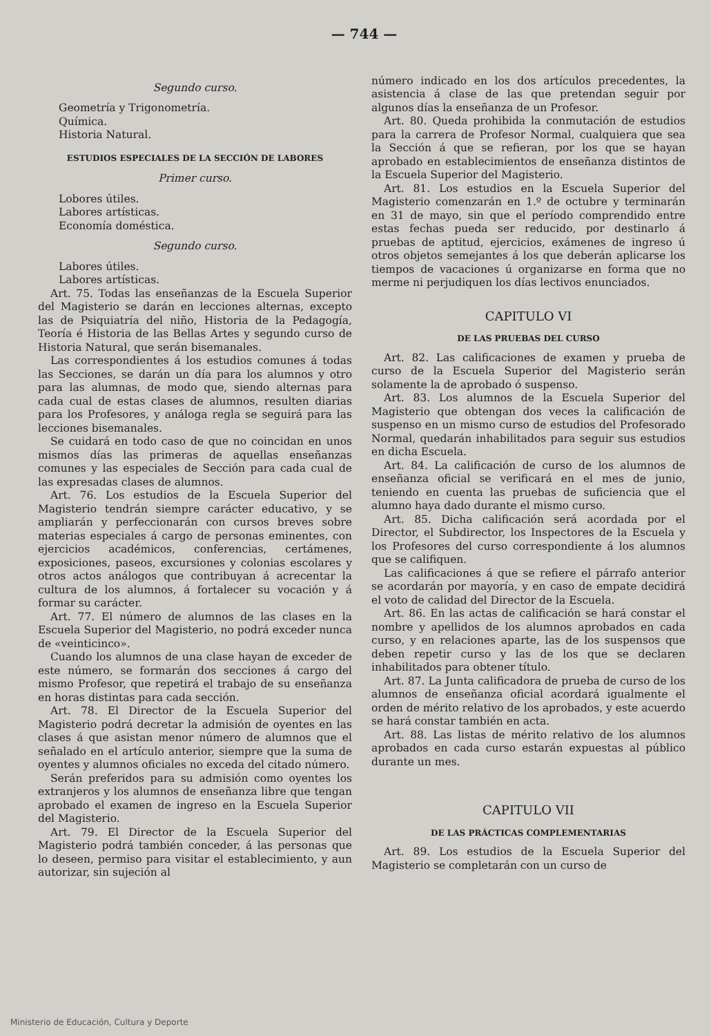— 744 —
Segundo curso.
Geometría y Trigonometría.
Química.
Historia Natural.
ESTUDIOS ESPECIALES DE LA SECCIÓN DE LABORES
Primer curso.
Lobores útiles.
Labores artísticas.
Economía doméstica.
Segundo curso.
Labores útiles.
Labores artísticas.
Art. 75. Todas las enseñanzas de la Escuela Superior del Magisterio se darán en lecciones alternas, excepto las de Psiquiatría del niño, Historia de la Pedagogía, Teoría é Historia de las Bellas Artes y segundo curso de Historia Natural, que serán bisemanales.
Las correspondientes á los estudios comunes á todas las Secciones, se darán un día para los alumnos y otro para las alumnas, de modo que, siendo alternas para cada cual de estas clases de alumnos, resulten diarias para los Profesores, y análoga regla se seguirá para las lecciones bisemanales.
Se cuidará en todo caso de que no coincidan en unos mismos días las primeras de aquellas enseñanzas comunes y las especiales de Sección para cada cual de las expresadas clases de alumnos.
Art. 76. Los estudios de la Escuela Superior del Magisterio tendrán siempre carácter educativo, y se ampliarán y perfeccionarán con cursos breves sobre materias especiales á cargo de personas eminentes, con ejercicios académicos, conferencias, certámenes, exposiciones, paseos, excursiones y colonias escolares y otros actos análogos que contribuyan á acrecentar la cultura de los alumnos, á fortalecer su vocación y á formar su carácter.
Art. 77. El número de alumnos de las clases en la Escuela Superior del Magisterio, no podrá exceder nunca de «veinticinco».
Cuando los alumnos de una clase hayan de exceder de este número, se formarán dos secciones á cargo del mismo Profesor, que repetirá el trabajo de su enseñanza en horas distintas para cada sección.
Art. 78. El Director de la Escuela Superior del Magisterio podrá decretar la admisión de oyentes en las clases á que asistan menor número de alumnos que el señalado en el artículo anterior, siempre que la suma de oyentes y alumnos oficiales no exceda del citado número.
Serán preferidos para su admisión como oyentes los extranjeros y los alumnos de enseñanza libre que tengan aprobado el examen de ingreso en la Escuela Superior del Magisterio.
Art. 79. El Director de la Escuela Superior del Magisterio podrá también conceder, á las personas que lo deseen, permiso para visitar el establecimiento, y aun autorizar, sin sujeción al
número indicado en los dos artículos precedentes, la asistencia á clase de las que pretendan seguir por algunos días la enseñanza de un Profesor.
Art. 80. Queda prohibida la conmutación de estudios para la carrera de Profesor Normal, cualquiera que sea la Sección á que se refieran, por los que se hayan aprobado en establecimientos de enseñanza distintos de la Escuela Superior del Magisterio.
Art. 81. Los estudios en la Escuela Superior del Magisterio comenzarán en 1.º de octubre y terminarán en 31 de mayo, sin que el período comprendido entre estas fechas pueda ser reducido, por destinarlo á pruebas de aptitud, ejercicios, exámenes de ingreso ú otros objetos semejantes á los que deberán aplicarse los tiempos de vacaciones ú organizarse en forma que no merme ni perjudiquen los días lectivos enunciados.
CAPITULO VI
DE LAS PRUEBAS DEL CURSO
Art. 82. Las calificaciones de examen y prueba de curso de la Escuela Superior del Magisterio serán solamente la de aprobado ó suspenso.
Art. 83. Los alumnos de la Escuela Superior del Magisterio que obtengan dos veces la calificación de suspenso en un mismo curso de estudios del Profesorado Normal, quedarán inhabilitados para seguir sus estudios en dicha Escuela.
Art. 84. La calificación de curso de los alumnos de enseñanza oficial se verificará en el mes de junio, teniendo en cuenta las pruebas de suficiencia que el alumno haya dado durante el mismo curso.
Art. 85. Dicha calificación será acordada por el Director, el Subdirector, los Inspectores de la Escuela y los Profesores del curso correspondiente á los alumnos que se califiquen.
Las calificaciones á que se refiere el párrafo anterior se acordarán por mayoría, y en caso de empate decidirá el voto de calidad del Director de la Escuela.
Art. 86. En las actas de calificación se hará constar el nombre y apellidos de los alumnos aprobados en cada curso, y en relaciones aparte, las de los suspensos que deben repetir curso y las de los que se declaren inhabilitados para obtener título.
Art. 87. La Junta calificadora de prueba de curso de los alumnos de enseñanza oficial acordará igualmente el orden de mérito relativo de los aprobados, y este acuerdo se hará constar también en acta.
Art. 88. Las listas de mérito relativo de los alumnos aprobados en cada curso estarán expuestas al público durante un mes.
CAPITULO VII
DE LAS PRÁCTICAS COMPLEMENTARIAS
Art. 89. Los estudios de la Escuela Superior del Magisterio se completarán con un curso de
Ministerio de Educación, Cultura y Deporte